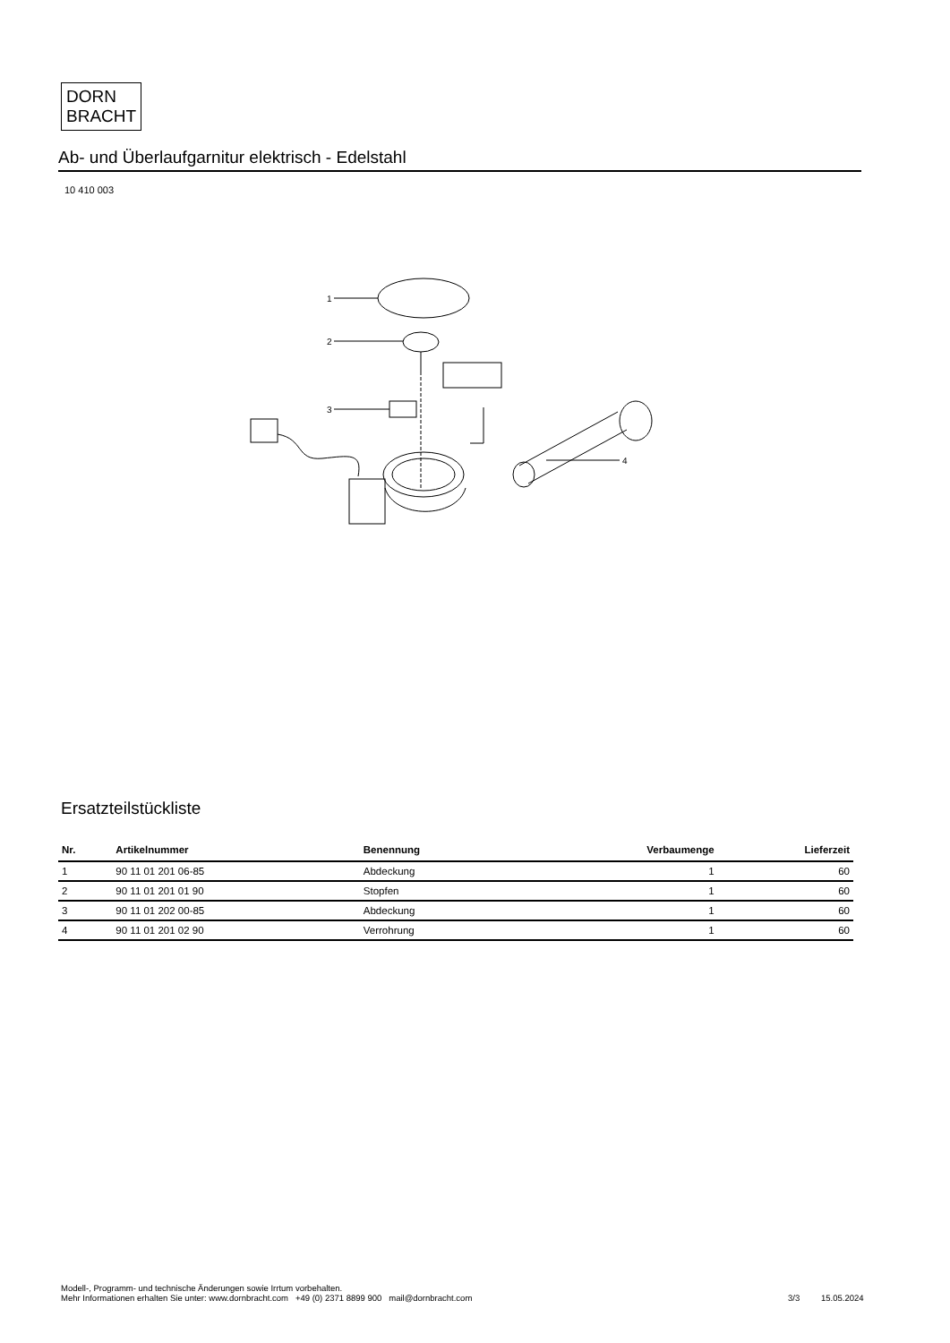DORN
BRACHT
Ab- und Überlaufgarnitur elektrisch - Edelstahl
10 410 003
1
2
3
4
Ersatzteilstückliste
| Nr. | Artikelnummer | Benennung | Verbaumenge | Lieferzeit |
| --- | --- | --- | --- | --- |
| 1 | 90 11 01 201 06-85 | Abdeckung | 1 | 60 |
| 2 | 90 11 01 201 01 90 | Stopfen | 1 | 60 |
| 3 | 90 11 01 202 00-85 | Abdeckung | 1 | 60 |
| 4 | 90 11 01 201 02 90 | Verrohrung | 1 | 60 |
Modell-, Programm- und technische Änderungen sowie Irrtum vorbehalten.
Mehr Informationen erhalten Sie unter: www.dornbracht.com +49 (0) 2371 8899 900 mail@dornbracht.com
3/3 15.05.2024